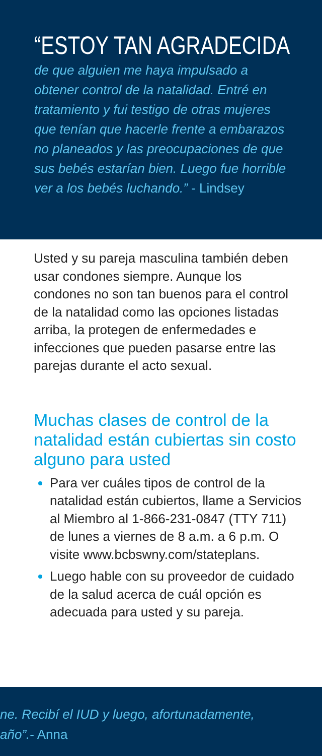“ESTOY TAN AGRADECIDA
de que alguien me haya impulsado a obtener control de la natalidad. Entré en tratamiento y fui testigo de otras mujeres que tenían que hacerle frente a embarazos no planeados y las preocupaciones de que sus bebés estarían bien. Luego fue horrible ver a los bebés luchando.” - Lindsey
Usted y su pareja masculina también deben usar condones siempre. Aunque los condones no son tan buenos para el control de la natalidad como las opciones listadas arriba, la protegen de enfermedades e infecciones que pueden pasarse entre las parejas durante el acto sexual.
Muchas clases de control de la natalidad están cubiertas sin costo alguno para usted
Para ver cuáles tipos de control de la natalidad están cubiertos, llame a Servicios al Miembro al 1-866-231-0847 (TTY 711) de lunes a viernes de 8 a.m. a 6 p.m. O visite www.bcbswny.com/stateplans.
Luego hable con su proveedor de cuidado de la salud acerca de cuál opción es adecuada para usted y su pareja.
ne. Recibí el IUD y luego, afortunadamente,
año”.- Anna